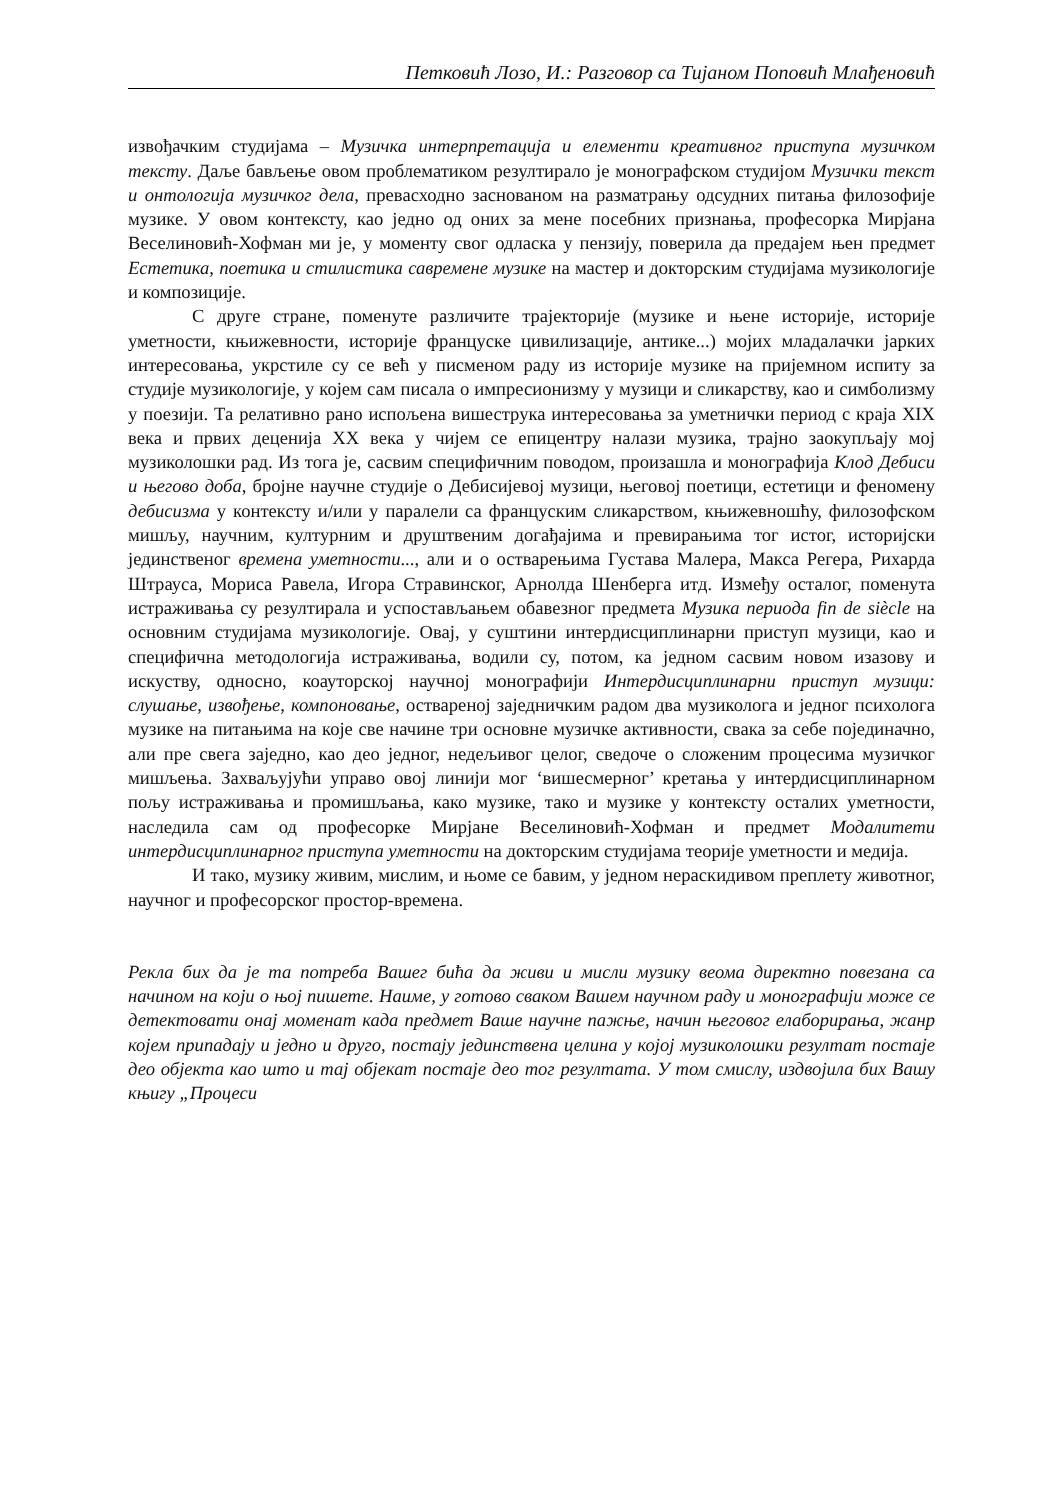Петковић Лозо, И.: Разговор са Тијаном Поповић Млађеновић
извођачким студијама – Музичка интерпретација и елементи креативног приступа музичком тексту. Даље бављење овом проблематиком резултирало је монографском студијом Музички текст и онтологија музичког дела, превасходно заснованом на разматрању одсудних питања филозофије музике. У овом контексту, као једно од оних за мене посебних признања, професорка Мирјана Веселиновић-Хофман ми је, у моменту свог одласка у пензију, поверила да предајем њен предмет Естетика, поетика и стилистика савремене музике на мастер и докторским студијама музикологије и композиције.
С друге стране, поменуте различите трајекторије (музике и њене историје, историје уметности, књижевности, историје француске цивилизације, антике...) мојих младалачки јарких интересовања, укрстиле су се већ у писменом раду из историје музике на пријемном испиту за студије музикологије, у којем сам писала о импресионизму у музици и сликарству, као и симболизму у поезији. Та релативно рано испољена вишеструка интересовања за уметнички период с краја XIX века и првих деценија XX века у чијем се епицентру налази музика, трајно заокупљају мој музиколошки рад. Из тога је, сасвим специфичним поводом, произашла и монографија Клод Дебиси и његово доба, бројне научне студије о Дебисијевој музици, његовој поетици, естетици и феномену дебисизма у контексту и/или у паралели са француским сликарством, књижевношћу, филозофском мишљу, научним, културним и друштвеним догађајима и превирањима тог истог, историјски јединственог времена уметности..., али и о остварењима Густава Малера, Макса Регера, Рихарда Штрауса, Мориса Равела, Игора Стравинског, Арнолда Шенберга итд. Између осталог, поменута истраживања су резултирала и успостављањем обавезног предмета Музика периода fin de siècle на основним студијама музикологије. Овај, у суштини интердисциплинарни приступ музици, као и специфична методологија истраживања, водили су, потом, ка једном сасвим новом изазову и искуству, односно, коауторској научној монографији Интердисциплинарни приступ музици: слушање, извођење, компоновање, оствареној заједничким радом два музиколога и једног психолога музике на питањима на које све начине три основне музичке активности, свака за себе појединачно, али пре свега заједно, као део једног, недељивог целог, сведоче о сложеним процесима музичког мишљења. Захваљујући управо овој линији мог ‘вишесмерног’ кретања у интердисциплинарном пољу истраживања и промишљања, како музике, тако и музике у контексту осталих уметности, наследила сам од професорке Мирјане Веселиновић-Хофман и предмет Модалитети интердисциплинарног приступа уметности на докторским студијама теорије уметности и медија.
И тако, музику живим, мислим, и њоме се бавим, у једном нераскидивом преплету животног, научног и професорског простор-времена.
Рекла бих да је та потреба Вашег бића да живи и мисли музику веома директно повезана са начином на који о њој пишете. Наиме, у готово сваком Вашем научном раду и монографији може се детектовати онај моменат када предмет Ваше научне пажње, начин његовог елаборирања, жанр којем припадају и једно и друго, постају јединствена целина у којој музиколошки резултат постаје део објекта као што и тај објекат постаје део тог резултата. У том смислу, издвојила бих Вашу књигу „Процеси